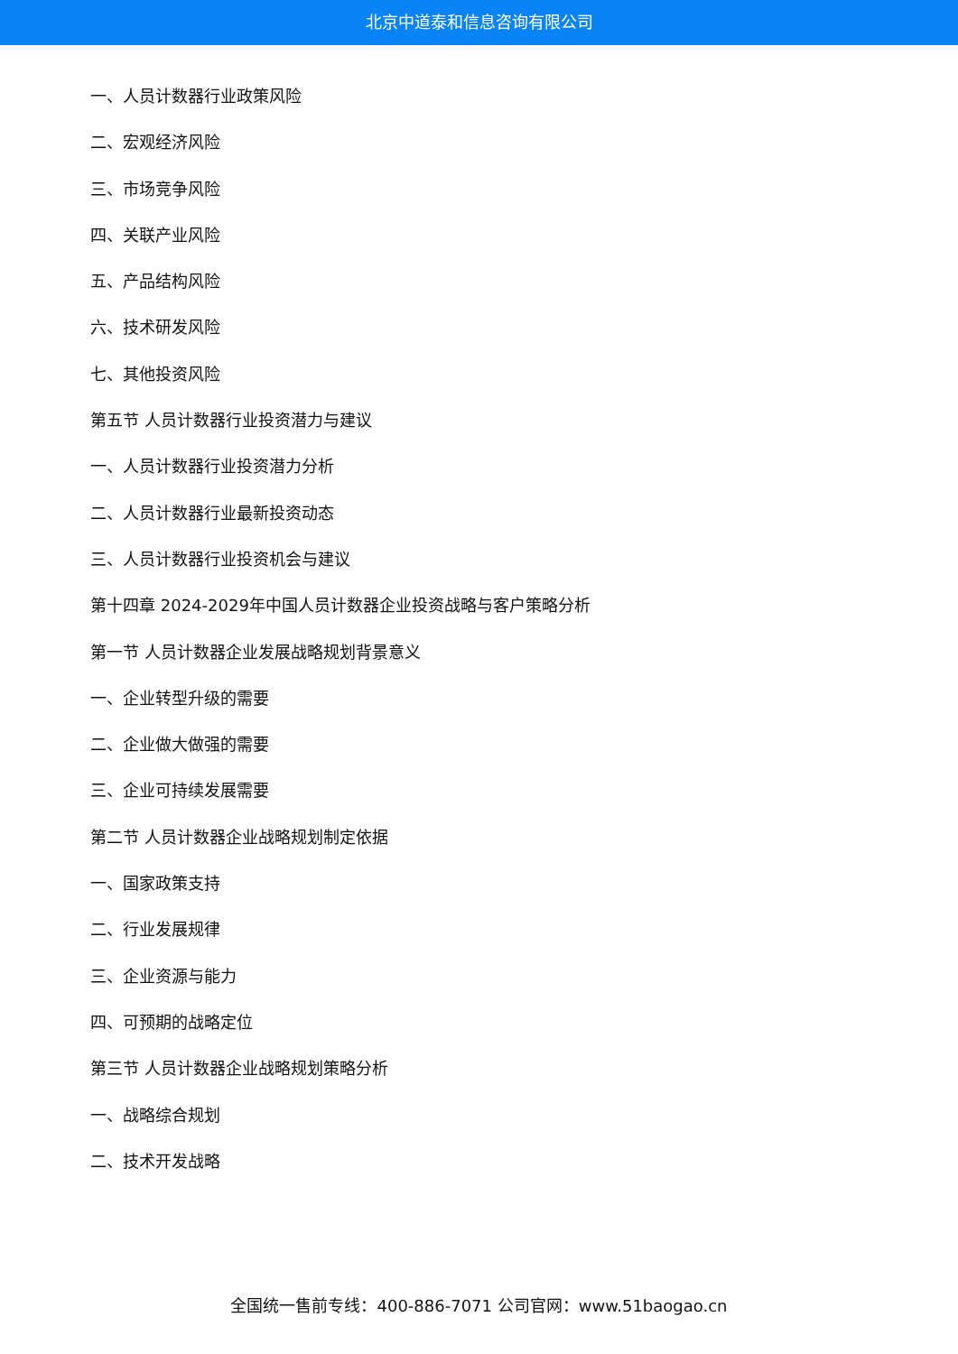北京中道泰和信息咨询有限公司
一、人员计数器行业政策风险
二、宏观经济风险
三、市场竞争风险
四、关联产业风险
五、产品结构风险
六、技术研发风险
七、其他投资风险
第五节 人员计数器行业投资潜力与建议
一、人员计数器行业投资潜力分析
二、人员计数器行业最新投资动态
三、人员计数器行业投资机会与建议
第十四章 2024-2029年中国人员计数器企业投资战略与客户策略分析
第一节 人员计数器企业发展战略规划背景意义
一、企业转型升级的需要
二、企业做大做强的需要
三、企业可持续发展需要
第二节 人员计数器企业战略规划制定依据
一、国家政策支持
二、行业发展规律
三、企业资源与能力
四、可预期的战略定位
第三节 人员计数器企业战略规划策略分析
一、战略综合规划
二、技术开发战略
全国统一售前专线：400-886-7071 公司官网：www.51baogao.cn